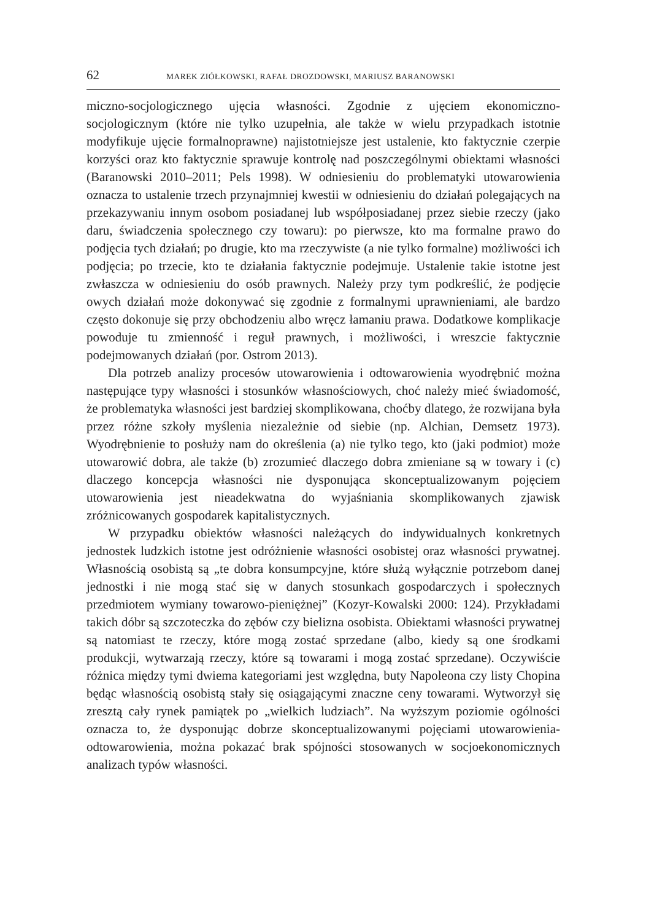62 MAREK ZIÓŁKOWSKI, RAFAŁ DROZDOWSKI, MARIUSZ BARANOWSKI
miczno-socjologicznego ujęcia własności. Zgodnie z ujęciem ekonomiczno-socjologicznym (które nie tylko uzupełnia, ale także w wielu przypadkach istotnie modyfikuje ujęcie formalnoprawne) najistotniejsze jest ustalenie, kto faktycznie czerpie korzyści oraz kto faktycznie sprawuje kontrolę nad poszczególnymi obiektami własności (Baranowski 2010–2011; Pels 1998). W odniesieniu do problematyki utowarowienia oznacza to ustalenie trzech przynajmniej kwestii w odniesieniu do działań polegających na przekazywaniu innym osobom posiadanej lub współposiadanej przez siebie rzeczy (jako daru, świadczenia społecznego czy towaru): po pierwsze, kto ma formalne prawo do podjęcia tych działań; po drugie, kto ma rzeczywiste (a nie tylko formalne) możliwości ich podjęcia; po trzecie, kto te działania faktycznie podejmuje. Ustalenie takie istotne jest zwłaszcza w odniesieniu do osób prawnych. Należy przy tym podkreślić, że podjęcie owych działań może dokonywać się zgodnie z formalnymi uprawnieniami, ale bardzo często dokonuje się przy obchodzeniu albo wręcz łamaniu prawa. Dodatkowe komplikacje powoduje tu zmienność i reguł prawnych, i możliwości, i wreszcie faktycznie podejmowanych działań (por. Ostrom 2013).
Dla potrzeb analizy procesów utowarowienia i odtowarowienia wyodrębnić można następujące typy własności i stosunków własnościowych, choć należy mieć świadomość, że problematyka własności jest bardziej skomplikowana, choćby dlatego, że rozwijana była przez różne szkoły myślenia niezależnie od siebie (np. Alchian, Demsetz 1973). Wyodrębnienie to posłuży nam do określenia (a) nie tylko tego, kto (jaki podmiot) może utowarowić dobra, ale także (b) zrozumieć dlaczego dobra zmieniane są w towary i (c) dlaczego koncepcja własności nie dysponująca skonceptualizowanym pojęciem utowarowienia jest nieadekwatna do wyjaśniania skomplikowanych zjawisk zróżnicowanych gospodarek kapitalistycznych.
W przypadku obiektów własności należących do indywidualnych konkretnych jednostek ludzkich istotne jest odróżnienie własności osobistej oraz własności prywatnej. Własnością osobistą są „te dobra konsumpcyjne, które służą wyłącznie potrzebom danej jednostki i nie mogą stać się w danych stosunkach gospodarczych i społecznych przedmiotem wymiany towarowo-pieniężnej” (Kozyr-Kowalski 2000: 124). Przykładami takich dóbr są szczoteczka do zębów czy bielizna osobista. Obiektami własności prywatnej są natomiast te rzeczy, które mogą zostać sprzedane (albo, kiedy są one środkami produkcji, wytwarzają rzeczy, które są towarami i mogą zostać sprzedane). Oczywiście różnica między tymi dwiema kategoriami jest względna, buty Napoleona czy listy Chopina będąc własnością osobistą stały się osiągającymi znaczne ceny towarami. Wytworzył się zresztą cały rynek pamiątek po „wielkich ludziach”. Na wyższym poziomie ogólności oznacza to, że dysponując dobrze skonceptualizowanymi pojęciami utowarowienia-odtowarowienia, można pokazać brak spójności stosowanych w socjoekonomicznych analizach typów własności.